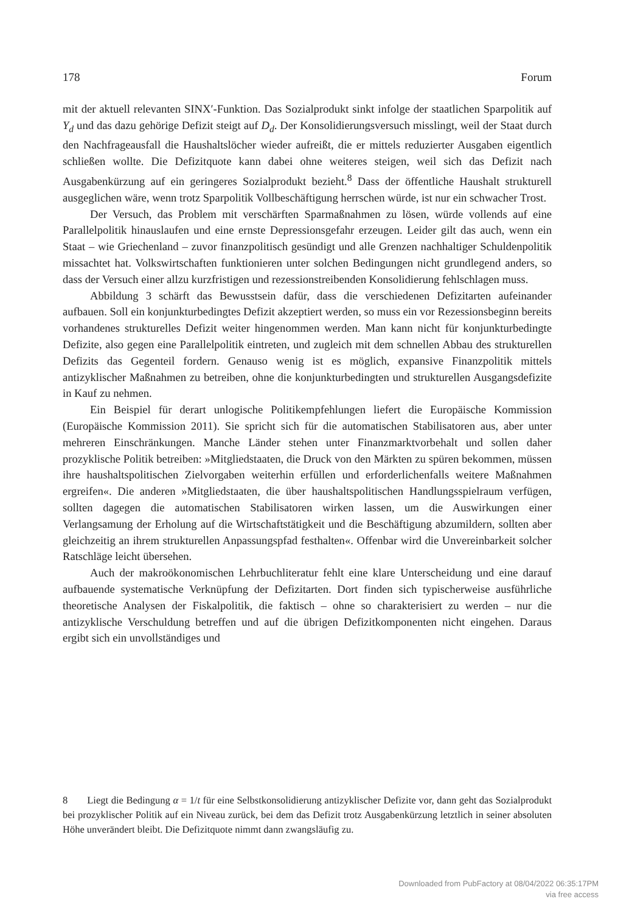178 Forum
mit der aktuell relevanten SINX′-Funktion. Das Sozialprodukt sinkt infolge der staatlichen Sparpolitik auf Y<sub>d</sub> und das dazu gehörige Defizit steigt auf D<sub>d</sub>. Der Konsolidierungsversuch misslingt, weil der Staat durch den Nachfrageausfall die Haushaltslöcher wieder aufreißt, die er mittels reduzierter Ausgaben eigentlich schließen wollte. Die Defizitquote kann dabei ohne weiteres steigen, weil sich das Defizit nach Ausgabenkürzung auf ein geringeres Sozialprodukt bezieht.<sup>8</sup> Dass der öffentliche Haushalt strukturell ausgeglichen wäre, wenn trotz Sparpolitik Vollbeschäftigung herrschen würde, ist nur ein schwacher Trost.
Der Versuch, das Problem mit verschärften Sparmaßnahmen zu lösen, würde vollends auf eine Parallelpolitik hinauslaufen und eine ernste Depressionsgefahr erzeugen. Leider gilt das auch, wenn ein Staat – wie Griechenland – zuvor finanzpolitisch gesündigt und alle Grenzen nachhaltiger Schuldenpolitik missachtet hat. Volkswirtschaften funktionieren unter solchen Bedingungen nicht grundlegend anders, so dass der Versuch einer allzu kurzfristigen und rezessionstreibenden Konsolidierung fehlschlagen muss.
Abbildung 3 schärft das Bewusstsein dafür, dass die verschiedenen Defizitarten aufeinander aufbauen. Soll ein konjunkturbedingtes Defizit akzeptiert werden, so muss ein vor Rezessionsbeginn bereits vorhandenes strukturelles Defizit weiter hingenommen werden. Man kann nicht für konjunkturbedingte Defizite, also gegen eine Parallelpolitik eintreten, und zugleich mit dem schnellen Abbau des strukturellen Defizits das Gegenteil fordern. Genauso wenig ist es möglich, expansive Finanzpolitik mittels antizyklischer Maßnahmen zu betreiben, ohne die konjunkturbedingten und strukturellen Ausgangsdefizite in Kauf zu nehmen.
Ein Beispiel für derart unlogische Politikempfehlungen liefert die Europäische Kommission (Europäische Kommission 2011). Sie spricht sich für die automatischen Stabilisatoren aus, aber unter mehreren Einschränkungen. Manche Länder stehen unter Finanzmarktvorbehalt und sollen daher prozyklische Politik betreiben: »Mitgliedstaaten, die Druck von den Märkten zu spüren bekommen, müssen ihre haushaltspolitischen Zielvorgaben weiterhin erfüllen und erforderlichenfalls weitere Maßnahmen ergreifen«. Die anderen »Mitgliedstaaten, die über haushaltspolitischen Handlungsspielraum verfügen, sollten dagegen die automatischen Stabilisatoren wirken lassen, um die Auswirkungen einer Verlangsamung der Erholung auf die Wirtschaftstätigkeit und die Beschäftigung abzumildern, sollten aber gleichzeitig an ihrem strukturellen Anpassungspfad festhalten«. Offenbar wird die Unvereinbarkeit solcher Ratschläge leicht übersehen.
Auch der makroökonomischen Lehrbuchliteratur fehlt eine klare Unterscheidung und eine darauf aufbauende systematische Verknüpfung der Defizitarten. Dort finden sich typischerweise ausführliche theoretische Analysen der Fiskalpolitik, die faktisch – ohne so charakterisiert zu werden – nur die antizyklische Verschuldung betreffen und auf die übrigen Defizitkomponenten nicht eingehen. Daraus ergibt sich ein unvollständiges und
8 Liegt die Bedingung α = 1/t für eine Selbstkonsolidierung antizyklischer Defizite vor, dann geht das Sozialprodukt bei prozyklischer Politik auf ein Niveau zurück, bei dem das Defizit trotz Ausgabenkürzung letztlich in seiner absoluten Höhe unverändert bleibt. Die Defizitquote nimmt dann zwangsläufig zu.
Downloaded from PubFactory at 08/04/2022 06:35:17PM
via free access